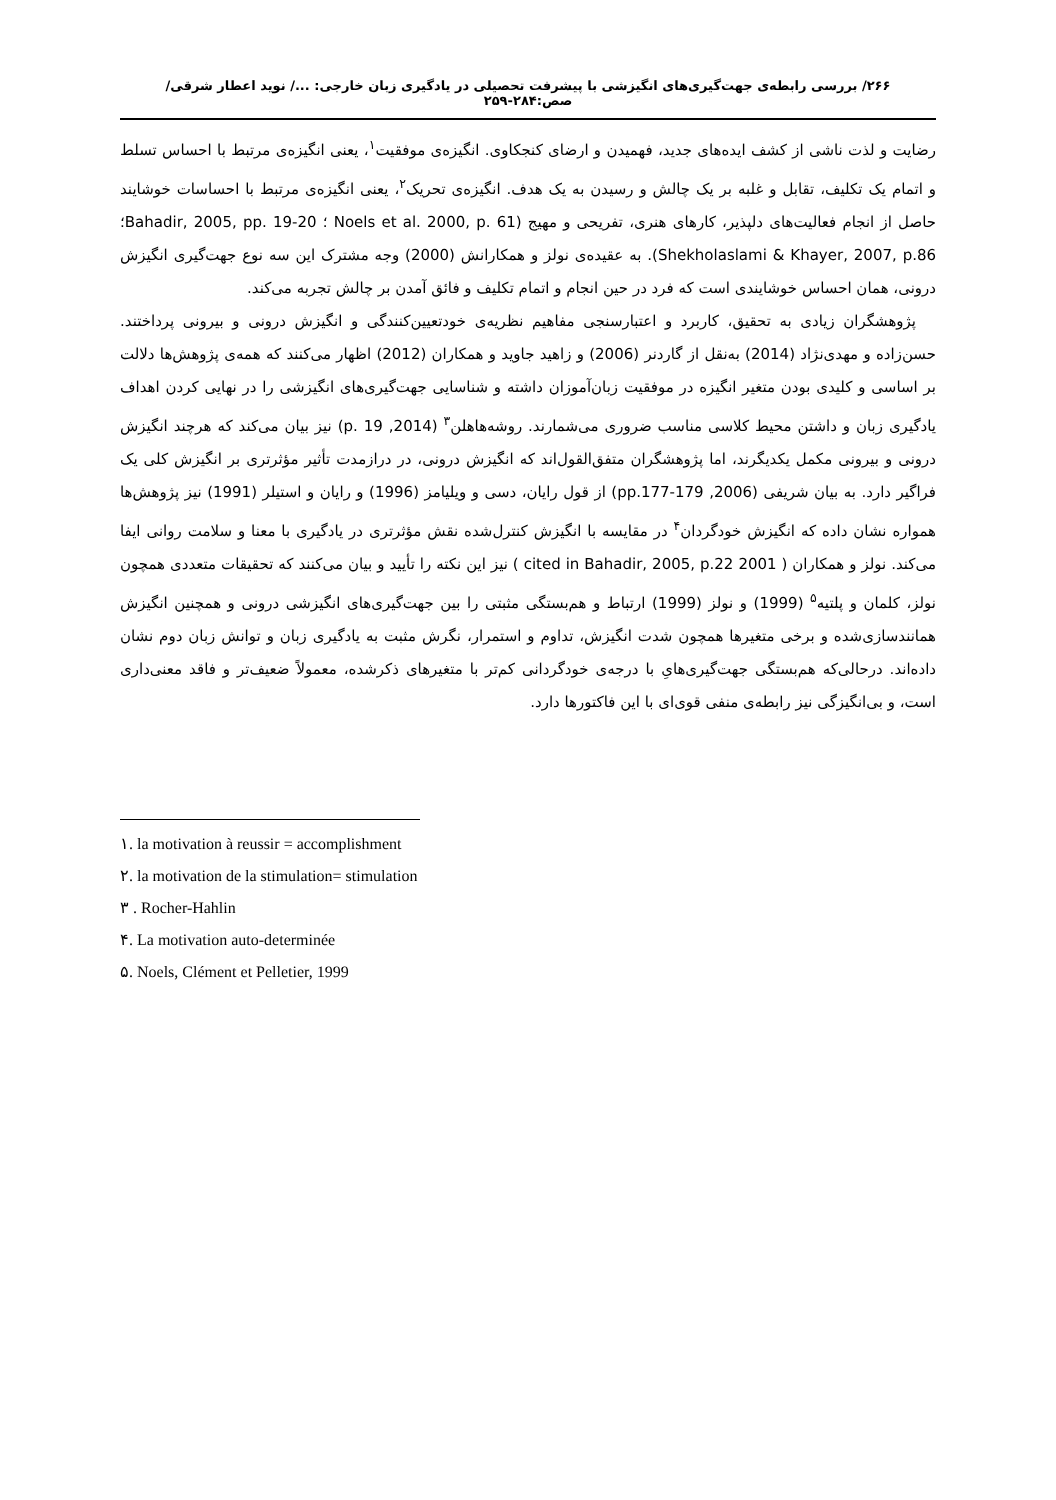۲۶۶/ بررسی رابطه‌ی جهت‌گیری‌های انگیزشی با پیشرفت تحصیلی در یادگیری زبان خارجی: .../ نوید اعطار شرقی/ صص:۲۸۴-۲۵۹
رضایت و لذت ناشی از کشف ایده‌های جدید، فهمیدن و ارضای کنجکاوی. انگیزه‌ی موفقیت<sup>۱</sup>، یعنی انگیزه‌ی مرتبط با احساس تسلط و اتمام یک تکلیف، تقابل و غلبه بر یک چالش و رسیدن به یک هدف. انگیزه‌ی تحریک<sup>۲</sup>، یعنی انگیزه‌ی مرتبط با احساسات خوشایند حاصل از انجام فعالیت‌های دلپذیر، کارهای هنری، تفریحی و مهیج (Noels et al. 2000, p. 61 ؛ Bahadir, 2005, pp. 19-20؛ Shekholaslami & Khayer, 2007, p.86). به عقیده‌ی نولز و همکارانش (2000) وجه مشترک این سه نوع جهت‌گیری انگیزش درونی، همان احساس خوشایندی است که فرد در حین انجام و اتمام تکلیف و فائق آمدن بر چالش تجربه می‌کند.
پژوهشگران زیادی به تحقیق، کاربرد و اعتبارسنجی مفاهیم نظریه‌ی خودتعیین‌کنندگی و انگیزش درونی و بیرونی پرداختند. حسن‌زاده و مهدی‌نژاد (2014) به‌نقل از گاردنر (2006) و زاهید جاوید و همکاران (2012) اظهار می‌کنند که همه‌ی پژوهش‌ها دلالت بر اساسی و کلیدی بودن متغیر انگیزه در موفقیت زبان‌آموزان داشته و شناسایی جهت‌گیری‌های انگیزشی را در نهایی کردن اهداف یادگیری زبان و داشتن محیط کلاسی مناسب ضروری می‌شمارند. روشه‌هاهلن<sup>۳</sup> (2014, p. 19) نیز بیان می‌کند که هرچند انگیزش درونی و بیرونی مکمل یکدیگرند، اما پژوهشگران متفق‌القول‌اند که انگیزش درونی، در درازمدت تأثیر مؤثرتری بر انگیزش کلی یک فراگیر دارد. به بیان شریفی (2006, pp.177-179) از قول رایان، دسی و ویلیامز (1996) و رایان و استیلر (1991) نیز پژوهش‌ها همواره نشان داده که انگیزش خودگردان<sup>۴</sup> در مقایسه با انگیزش کنترل‌شده نقش مؤثرتری در یادگیری با معنا و سلامت روانی ایفا می‌کند. نولز و همکاران ( 2001 cited in Bahadir, 2005, p.22 ) نیز این نکته را تأیید و بیان می‌کنند که تحقیقات متعددی همچون نولز، کلمان و پلتیه<sup>۵</sup> (1999) و نولز (1999) ارتباط و هم‌بستگی مثبتی را بین جهت‌گیری‌های انگیزشی درونی و همچنین انگیزش همانندسازی‌شده و برخی متغیرها همچون شدت انگیزش، تداوم و استمرار، نگرش مثبت به یادگیری زبان و توانش زبان دوم نشان داده‌اند. درحالی‌که هم‌بستگی جهت‌گیری‌هایِ با درجه‌ی خودگردانی کم‌تر با متغیرهای ذکرشده، معمولاً ضعیف‌تر و فاقد معنی‌داری است، و بی‌انگیزگی نیز رابطه‌ی منفی قوی‌ای با این فاکتورها دارد.
۱. la motivation à reussir = accomplishment
۲. la motivation de la stimulation= stimulation
۳ . Rocher-Hahlin
۴. La motivation auto-determinée
۵. Noels, Clément et Pelletier, 1999